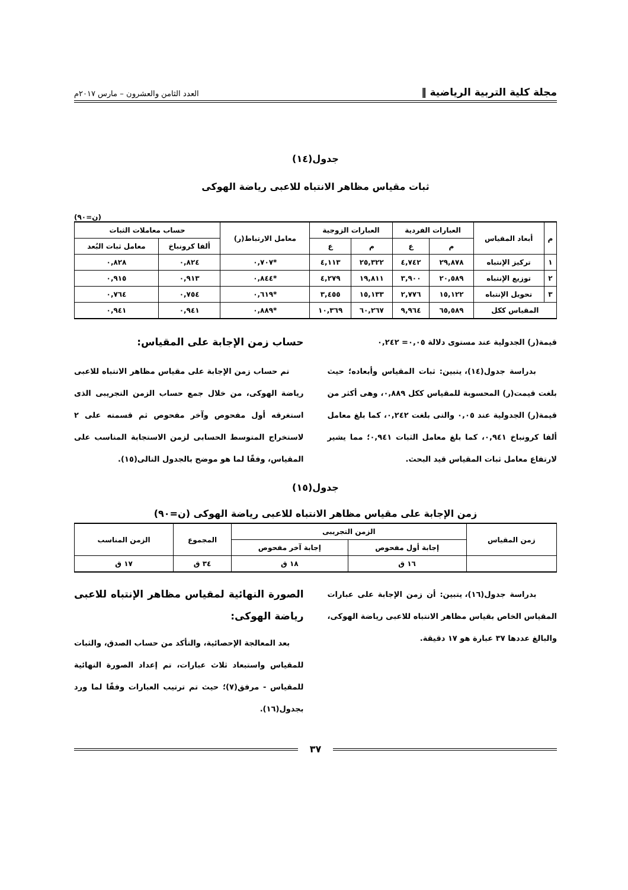مجلة كلية التربية الرياضية ‖ العدد الثامن والعشرون – مارس ٢٠١٧م
جدول(١٤)
ثبات مقياس مظاهر الانتباه للاعبى رياضة الهوكى
(ن=٩٠)
| م | أبعاد المقياس | العبارات الفردية | | العبارات الزوجية | | معامل الارتباط(ر) | حساب معاملات الثبات | |
| --- | --- | --- | --- | --- | --- | --- | --- | --- |
| | | م | ع | م | ع | | ألفا كرونباخ | معامل ثبات البُعد |
| ١ | تركيز الإنتباه | ٢٩,٨٧٨ | ٤,٧٤٢ | ٢٥,٣٢٢ | ٤,١١٣ | *٠,٧٠٧ | ٠,٨٢٤ | ٠,٨٢٨ |
| ٢ | توزيع الإنتباه | ٢٠,٥٨٩ | ٣,٩٠٠ | ١٩,٨١١ | ٤,٢٧٩ | *٠,٨٤٤ | ٠,٩١٣ | ٠,٩١٥ |
| ٣ | تحويل الإنتباه | ١٥,١٢٢ | ٢,٧٧٦ | ١٥,١٣٣ | ٣,٤٥٥ | *٠,٦١٩ | ٠,٧٥٤ | ٠,٧٦٤ |
| المقياس ككل | | ٦٥,٥٨٩ | ٩,٩٦٤ | ٦٠,٢٦٧ | ١٠,٣٦٩ | *٠,٨٨٩ | ٠,٩٤١ | ٠,٩٤١ |
قيمة(ر) الجدولية عند مستوى دلالة ٠,٠٥= ٠,٢٤٢
بدراسة جدول(١٤)، يتبين: ثبات المقياس وأبعاده؛ حيث بلغت قيمت(ر) المحسوبة للمقياس ككل ٠,٨٨٩، وهى أكثر من قيمة(ر) الجدولية عند ٠,٠٥ والتى بلغت ٠,٢٤٢، كما بلغ معامل ألفا كرونباخ ٠,٩٤١، كما بلغ معامل الثبات ٠,٩٤١؛ مما يشير لارتفاع معامل ثبات المقياس قيد البحث.
حساب زمن الإجابة على المقياس:
تم حساب زمن الإجابة على مقياس مظاهر الانتباه للاعبى رياضة الهوكى، من خلال جمع حساب الزمن التجريبى الذى استغرقه أول مفحوص وآخر مفحوص ثم قسمته على ٢ لاستخراج المتوسط الحسابى لزمن الاستجابة المناسب على المقياس، وفقًا لما هو موضح بالجدول التالى(١٥).
جدول(١٥)
زمن الإجابة على مقياس مظاهر الانتباه للاعبى رياضة الهوكى (ن=٩٠)
| زمن المقياس | الزمن التجريبى | | المجموع | الزمن المناسب |
| --- | --- | --- | --- | --- |
| | إجابة أول مفحوص | إجابة آخر مفحوص | | |
| | ١٦ ق | ١٨ ق | ٣٤ ق | ١٧ ق |
بدراسة جدول(١٦)، يتبين: أن زمن الإجابة على عبارات المقياس الخاص بقياس مظاهر الانتباه للاعبى رياضة الهوكى، والبالغ عددها ٣٧ عبارة هو ١٧ دقيقة.
الصورة النهائية لمقياس مظاهر الإنتباه للاعبى رياضة الهوكى:
بعد المعالجة الإحصائية، والتأكد من حساب الصدق، والثبات للمقياس واستبعاد ثلاث عبارات، تم إعداد الصورة النهائية للمقياس - مرفق(٧)؛ حيث تم ترتيب العبارات وفقًا لما ورد بجدول(١٦).
٣٧